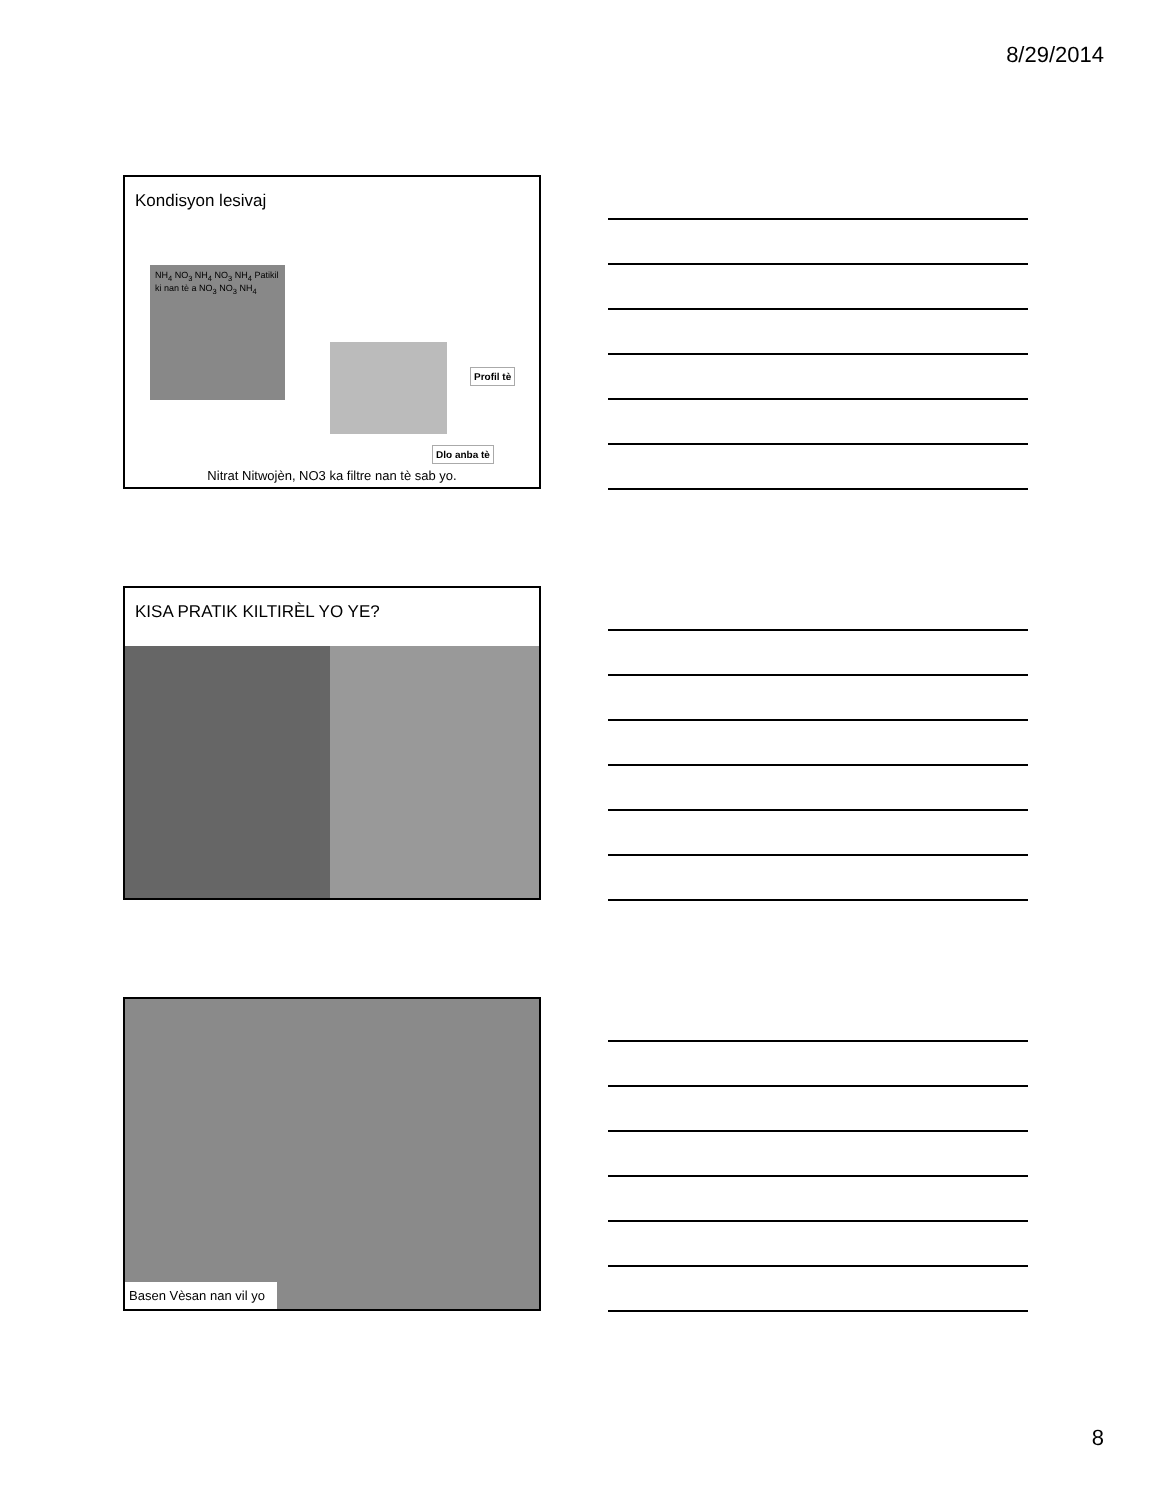8/29/2014
Kondisyon lesivaj
NH<sub>4</sub> NO<sub>3</sub> NH<sub>4</sub> NO<sub>3</sub> NH<sub>4</sub> Patikil ki nan tè a NO<sub>3</sub> NO<sub>3</sub> NH<sub>4</sub>
Profil tè
Dlo anba tè
Nitrat Nitwojèn, NO3 ka filtre nan tè sab yo.
KISA PRATIK KILTIRÈL YO YE?
Basen Vèsan nan vil yo
8